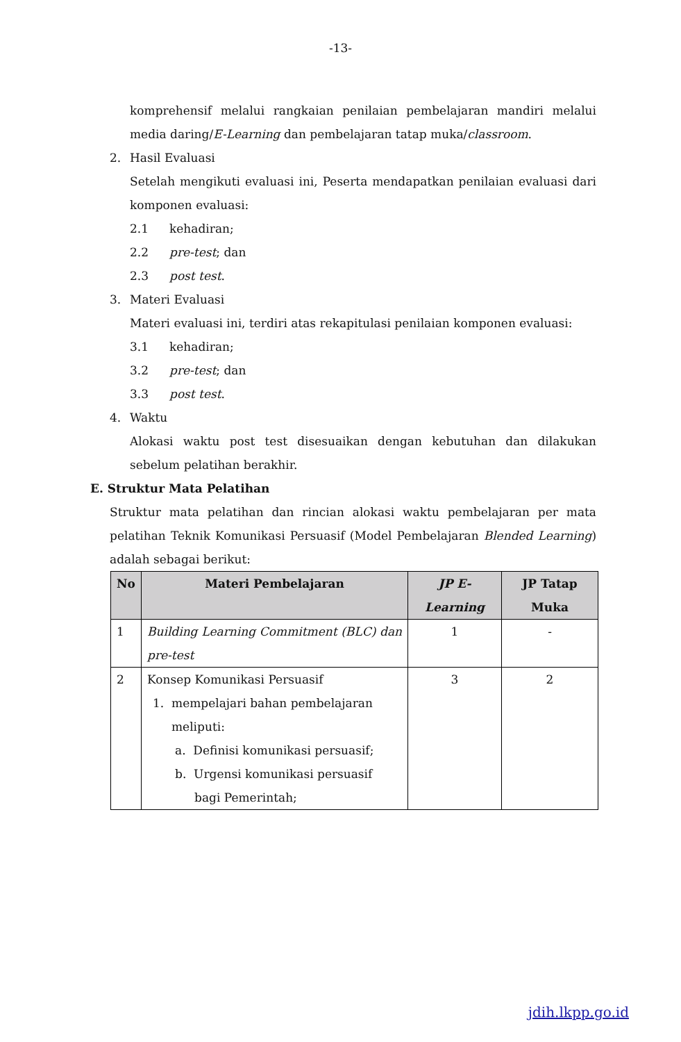-13-
komprehensif melalui rangkaian penilaian pembelajaran mandiri melalui media daring/E-Learning dan pembelajaran tatap muka/classroom.
2. Hasil Evaluasi
Setelah mengikuti evaluasi ini, Peserta mendapatkan penilaian evaluasi dari komponen evaluasi:
2.1 kehadiran;
2.2 pre-test; dan
2.3 post test.
3. Materi Evaluasi
Materi evaluasi ini, terdiri atas rekapitulasi penilaian komponen evaluasi:
3.1 kehadiran;
3.2 pre-test; dan
3.3 post test.
4. Waktu
Alokasi waktu post test disesuaikan dengan kebutuhan dan dilakukan sebelum pelatihan berakhir.
E. Struktur Mata Pelatihan
Struktur mata pelatihan dan rincian alokasi waktu pembelajaran per mata pelatihan Teknik Komunikasi Persuasif (Model Pembelajaran Blended Learning) adalah sebagai berikut:
| No | Materi Pembelajaran | JP E-Learning | JP Tatap Muka |
| --- | --- | --- | --- |
| 1 | Building Learning Commitment (BLC) dan pre-test | 1 | - |
| 2 | Konsep Komunikasi Persuasif 1. mempelajari bahan pembelajaran meliputi: a. Definisi komunikasi persuasif; b. Urgensi komunikasi persuasif bagi Pemerintah; | 3 | 2 |
jdih.lkpp.go.id